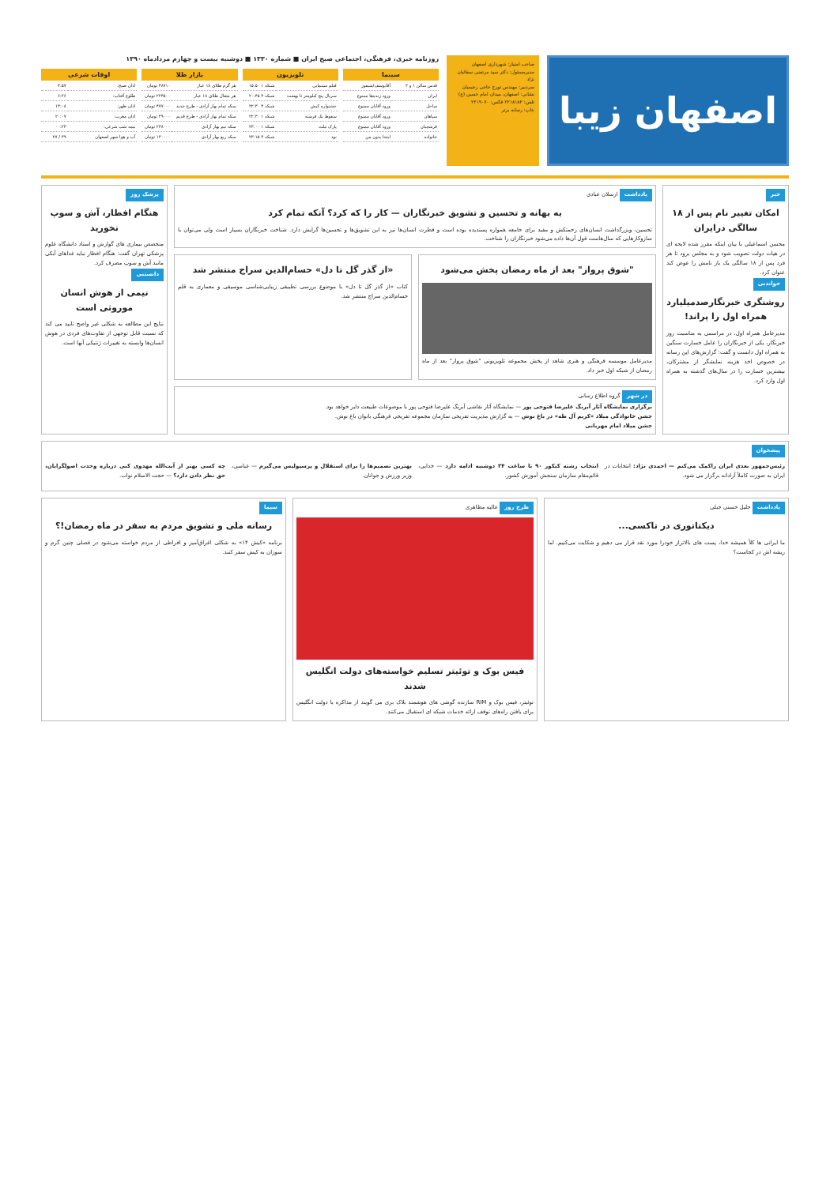اصفهان زیبا
صاحب امتیاز: شهرداری اصفهان
مدیرمسئول: دکتر سید مرتضی سقائیان نژاد
سردبیر: مهندس تورج حاجی رحیمیان
نشانی: اصفهان، میدان امام حسین (ع)
تلفن: ۲۲۱۸۱۸۲ فکس: ۲۲۱۹۰۷۰
چاپ: رسانه برتر
روزنامه خبری، فرهنگی، اجتماعی صبح ایران ■ شماره ۱۳۳۰ ■ دوشنبه بیست و چهارم مردادماه ۱۳۹۰
| سینما | |
| --- | --- |
| قدس سالن ۱ و ۲ | آقایوسف/شیفوز |
| ایران | ورود زنده‌ها ممنوع |
| ساحل | ورود آقایان ممنوع |
| سپاهان | ورود آقایان ممنوع |
| فرشچیان | ورود آقایان ممنوع |
| خانواده | اینجا بدون من |
| تلویزیون | |
| --- | --- |
| فیلم سینمایی | شبکه ۱ ۱۵:۵۰ |
| سریال پنج کیلومتر تا بهشت | شبکه ۳ ۲۰:۴۵ |
| جشنواره کیش | شبکه ۳ ۲۲:۳۰ |
| سقوط یک فرشته | شبکه ۱ ۲۲:۳۰ |
| پارک ملت | شبکه ۱ ۲۳:۰۰ |
| نود | شبکه ۳ ۲۳:۱۵ |
| بازار طلا | |
| --- | --- |
| هر گرم طلای ۱۸ عیار | ۴۸۷۱۰ تومان |
| هر مثقال طلای ۱۸ عیار | ۲۲۴۵۰۰ تومان |
| سکه تمام بهار آزادی - طرح جدید | ۴۷۷۰۰۰ تومان |
| سکه تمام بهار آزادی - طرح قدیم | ۴۹۰۰۰ تومان |
| سکه نیم بهار آزادی | ۲۳۸۰۰۰ تومان |
| سکه ربع بهار آزادی | ۱۳۰۰۰۰ تومان |
| اوقات شرعی | |
| --- | --- |
| اذان صبح: | ۴:۵۷ |
| طلوع آفتاب: | ۶:۲۶ |
| اذان ظهر: | ۱۳:۰۸ |
| اذان مغرب: | ۲۰:۰۷ |
| نیمه شب شرعی: | ۰۰:۲۳ |
| آب و هوا شهر اصفهان | ۳۹ / ۲۷ |
خبر
امکان تغییر نام پس از ۱۸ سالگی درایران
محسن اسماعیلی با بیان اینکه مقرر شده لایحه ای در هیات دولت تصویب شود و به مجلس برود تا هر فرد پس از ۱۸ سالگی یک بار نامش را عوض کند عنوان کرد.
خواندنی
روشنگری خبرنگارصدمیلیارد همراه اول را پراند!
مدیرعامل همراه اول، در مراسمی به مناسبت روز خبرنگار، یکی از خبرنگاران را عامل خسارت سنگین به همراه اول دانست و گفت: گزارش‌های این رسانه در خصوص اخذ هزینه نمایشگر از مشترکان، بیشترین خسارت را در سال‌های گذشته به همراه اول وارد کرد.
یادداشت ارسلان عبادی
به بهانه و تحسین و تشویق خبرنگاران — کار را که کرد؟ آنکه تمام کرد
تحسین، وبزرگداشت انسان‌های زحمتکش و مفید برای جامعه همواره پسندیده بوده است و فطرت انسان‌ها نیز به این تشویق‌ها و تحسین‌ها گرایش دارد. شناخت خبرنگاران بسیار است ولی می‌توان با سازوکارهایی که سال‌هاست قول آن‌ها داده می‌شود خبرنگاران را شناخت.
"شوق پرواز" بعد از ماه رمضان پخش می‌شود
مدیرعامل موسسه فرهنگی و هنری شاهد از پخش مجموعه تلویزیونی "شوق پرواز" بعد از ماه رمضان از شبکه اول خبر داد.
«از گذر گل تا دل» حسام‌الدین سراج منتشر شد
کتاب «از گذر گل تا دل» با موضوع بررسی تطبیقی زیبایی‌شناسی موسیقی و معماری به قلم حسام‌الدین سراج منتشر شد.
در شهر گروه اطلاع رسانی
برگزاری نمایشگاه آثار آبرنگ علیرضا فتوحی پور — نمایشگاه آثار نقاشی آبرنگ علیرضا فتوحی پور با موضوعات طبیعت دایر خواهد بود.
جشن خانوادگی میلاد «کریم آل طه» در باغ نوش — به گزارش مدیریت تفریحی سازمان مجموعه تفریحی فرهنگی بانوان باغ نوش.
جشن میلاد امام مهربانی
پزشک روز
هنگام افطار، آش و سوپ نخورید
متخصص بیماری های گوارش و استاد دانشگاه علوم پزشکی تهران گفت: هنگام افطار نباید غذاهای آبکی مانند آش و سوپ مصرف کرد.
دانستنی
نیمی از هوش انسان موروثی است
نتایج این مطالعه به شکلی غیر واضح تایید می کند که نسبت قابل توجهی از تفاوت‌های فردی در هوش انسان‌ها وابسته به تغییرات ژنتیکی آنها است.
پیشخوان
رئیس‌جمهور بعدی ایران راکمک می‌کنم — احمدی نژاد: انتخابات در ایران به صورت کاملاً آزادانه برگزار می شود.
انتخاب رشته کنکور ۹۰ تا ساعت ۲۴ دوشنبه ادامه دارد — خدایی، قائم‌مقام سازمان سنجش آموزش کشور.
بهترین تصمیم‌ها را برای استقلال و پرسپولیس می‌گیرم — عباسی، وزیر ورزش و جوانان.
چه کسی بهتر از آیت‌الله مهدوی کنی درباره وحدت اصولگرایان، حق نظر دادن دارد؟ — حجت الاسلام نواب.
یادداشت جلیل حسنی جبلی
دیکتاتوری در تاکسی...
ما ایرانی ها کلاً همیشه خدا، پست های بالاتراز خودرا مورد نقد قرار می دهیم و شکایت می‌کنیم. اما ریشه اش در کجاست؟
طرح روز عالیه مظاهری
فیس بوک و توئیتر تسلیم خواسته‌های دولت انگلیس شدند
توئیتر، فیس بوک و RIM سازنده گوشی های هوشمند بلاک بری می گویند از مذاکره با دولت انگلیس برای یافتن راه‌های توقف ارائه خدمات شبکه ای استقبال می‌کنند.
سیما
رسانه ملی و تشویق مردم به سفر در ماه رمضان!؟
برنامه «کیش ۱۴» به شکلی اغراق‌آمیز و افراطی از مردم خواسته می‌شود در فصلی چنین گرم و سوزان به کیش سفر کنند.